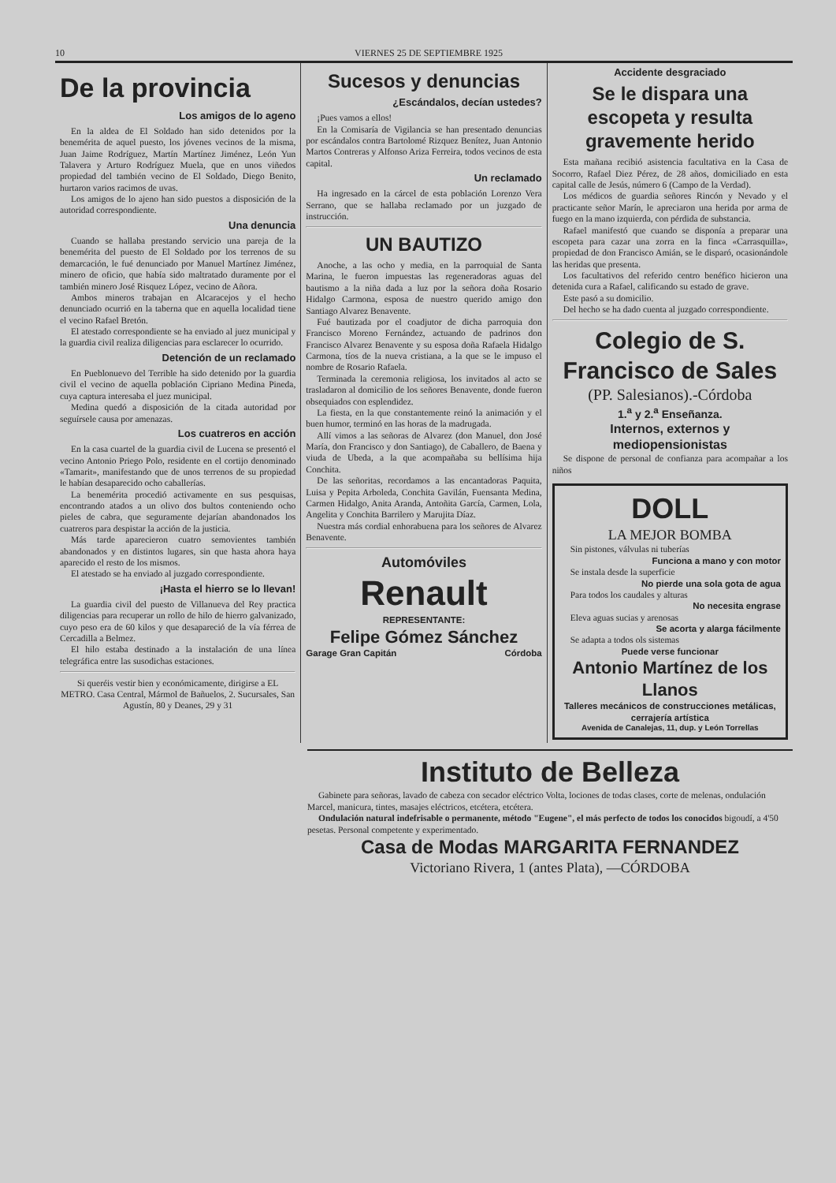10 VIERNES 25 DE SEPTIEMBRE 1925
De la provincia
Los amigos de lo ageno
En la aldea de El Soldado han sido detenidos por la benemérita de aquel puesto, los jóvenes vecinos de la misma, Juan Jaime Rodríguez, Martín Martínez Jiménez, León Yun Talavera y Arturo Rodríguez Muela, que en unos viñedos propiedad del también vecino de El Soldado, Diego Benito, hurtaron varios racimos de uvas.
Los amigos de lo ajeno han sido puestos a disposición de la autoridad correspondiente.
Una denuncia
Cuando se hallaba prestando servicio una pareja de la benemérita del puesto de El Soldado por los terrenos de su demarcación, le fué denunciado por Manuel Martínez Jiménez, minero de oficio, que había sido maltratado duramente por el también minero José Risquez López, vecino de Añora.
Ambos mineros trabajan en Alcaracejos y el hecho denunciado ocurrió en la taberna que en aquella localidad tiene el vecino Rafael Bretón.
El atestado correspondiente se ha enviado al juez municipal y la guardia civil realiza diligencias para esclarecer lo ocurrido.
Detención de un reclamado
En Pueblonuevo del Terrible ha sido detenido por la guardia civil el vecino de aquella población Cipriano Medina Pineda, cuya captura interesaba el juez municipal.
Medina quedó a disposición de la citada autoridad por seguírsele causa por amenazas.
Los cuatreros en acción
En la casa cuartel de la guardia civil de Lucena se presentó el vecino Antonio Priego Polo, residente en el cortijo denominado «Tamarit», manifestando que de unos terrenos de su propiedad le habían desaparecido ocho caballerías.
La benemérita procedió activamente en sus pesquisas, encontrando atados a un olivo dos bultos conteniendo ocho pieles de cabra, que seguramente dejarían abandonados los cuatreros para despistar la acción de la justicia.
Más tarde aparecieron cuatro semovientes también abandonados y en distintos lugares, sin que hasta ahora haya aparecido el resto de los mismos.
El atestado se ha enviado al juzgado correspondiente.
¡Hasta el hierro se lo llevan!
La guardia civil del puesto de Villanueva del Rey practica diligencias para recuperar un rollo de hilo de hierro galvanizado, cuyo peso era de 60 kilos y que desapareció de la vía férrea de Cercadilla a Belmez.
El hilo estaba destinado a la instalación de una línea telegráfica entre las susodichas estaciones.
Si queréis vestir bien y económicamente, dirigirse a EL METRO. Casa Central, Mármol de Bañuelos, 2. Sucursales, San Agustín, 80 y Deanes, 29 y 31
Sucesos y denuncias
¿Escándalos, decían ustedes?
¡Pues vamos a ellos!
En la Comisaría de Vigilancia se han presentado denuncias por escándalos contra Bartolomé Rizquez Benítez, Juan Antonio Martos Contreras y Alfonso Ariza Ferreira, todos vecinos de esta capital.
Un reclamado
Ha ingresado en la cárcel de esta población Lorenzo Vera Serrano, que se hallaba reclamado por un juzgado de instrucción.
UN BAUTIZO
Anoche, a las ocho y media, en la parroquial de Santa Marina, le fueron impuestas las regeneradoras aguas del bautismo a la niña dada a luz por la señora doña Rosario Hidalgo Carmona, esposa de nuestro querido amigo don Santiago Alvarez Benavente.
Fué bautizada por el coadjutor de dicha parroquia don Francisco Moreno Fernández, actuando de padrinos don Francisco Alvarez Benavente y su esposa doña Rafaela Hidalgo Carmona, tíos de la nueva cristiana, a la que se le impuso el nombre de Rosario Rafaela.
Terminada la ceremonia religiosa, los invitados al acto se trasladaron al domicilio de los señores Benavente, donde fueron obsequiados con esplendidez.
La fiesta, en la que constantemente reinó la animación y el buen humor, terminó en las horas de la madrugada.
Allí vimos a las señoras de Alvarez (don Manuel, don José María, don Francisco y don Santiago), de Caballero, de Baena y viuda de Ubeda, a la que acompañaba su bellísima hija Conchita.
De las señoritas, recordamos a las encantadoras Paquita, Luisa y Pepita Arboleda, Conchita Gavilán, Fuensanta Medina, Carmen Hidalgo, Anita Aranda, Antoñita García, Carmen, Lola, Angelita y Conchita Barrilero y Marujita Díaz.
Nuestra más cordial enhorabuena para los señores de Alvarez Benavente.
Automóviles
Renault
REPRESENTANTE:
Felipe Gómez Sánchez
Garage Gran Capitán Córdoba
Accidente desgraciado
Se le dispara una escopeta y resulta gravemente herido
Esta mañana recibió asistencia facultativa en la Casa de Socorro, Rafael Diez Pérez, de 28 años, domiciliado en esta capital calle de Jesús, número 6 (Campo de la Verdad).
Los médicos de guardia señores Rincón y Nevado y el practicante señor Marín, le apreciaron una herida por arma de fuego en la mano izquierda, con pérdida de substancia.
Rafael manifestó que cuando se disponía a preparar una escopeta para cazar una zorra en la finca «Carrasquilla», propiedad de don Francisco Amián, se le disparó, ocasionándole las heridas que presenta.
Los facultativos del referido centro benéfico hicieron una detenida cura a Rafael, calificando su estado de grave.
Este pasó a su domicilio.
Del hecho se ha dado cuenta al juzgado correspondiente.
Colegio de S. Francisco de Sales
(PP. Salesianos).-Córdoba
1.<sup>a</sup> y 2.<sup>a</sup> Enseñanza.
Internos, externos y mediopensionistas
Se dispone de personal de confianza para acompañar a los niños
DOLL
LA MEJOR BOMBA
Sin pistones, válvulas ni tuberías
Funciona a mano y con motor
Se instala desde la superficie
No pierde una sola gota de agua
Para todos los caudales y alturas
No necesita engrase
Eleva aguas sucias y arenosas
Se acorta y alarga fácilmente
Se adapta a todos ols sistemas
Puede verse funcionar
Antonio Martínez de los Llanos
Talleres mecánicos de construcciones metálicas, cerrajería artística
Avenida de Canalejas, 11, dup. y León Torrellas
Instituto de Belleza
Gabinete para señoras, lavado de cabeza con secador eléctrico Volta, lociones de todas clases, corte de melenas, ondulación Marcel, manicura, tintes, masajes eléctricos, etcétera, etcétera.
Ondulación natural indefrisable o permanente, método "Eugene", el más perfecto de todos los conocidos bigoudí, a 4'50 pesetas. Personal competente y experimentado.
Casa de Modas MARGARITA FERNANDEZ
Victoriano Rivera, 1 (antes Plata), —CÓRDOBA